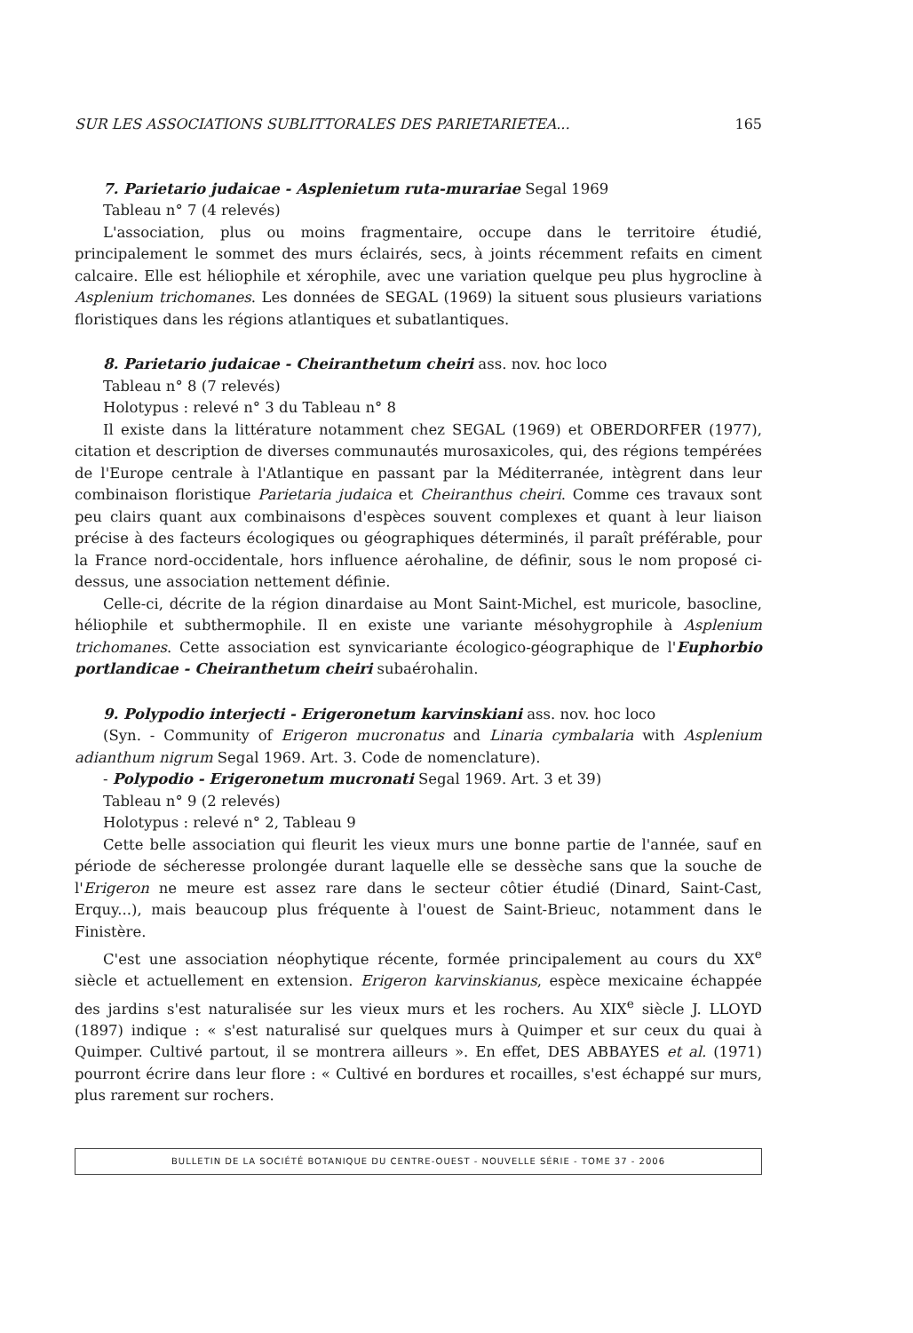SUR LES ASSOCIATIONS SUBLITTORALES DES PARIETARIETEA... 165
7. Parietario judaicae - Asplenietum ruta-murariae Segal 1969
Tableau n° 7 (4 relevés)
L'association, plus ou moins fragmentaire, occupe dans le territoire étudié, principalement le sommet des murs éclairés, secs, à joints récemment refaits en ciment calcaire. Elle est héliophile et xérophile, avec une variation quelque peu plus hygrocline à Asplenium trichomanes. Les données de SEGAL (1969) la situent sous plusieurs variations floristiques dans les régions atlantiques et subatlantiques.
8. Parietario judaicae - Cheiranthetum cheiri ass. nov. hoc loco
Tableau n° 8 (7 relevés)
Holotypus : relevé n° 3 du Tableau n° 8
Il existe dans la littérature notamment chez SEGAL (1969) et OBERDORFER (1977), citation et description de diverses communautés murosaxicoles, qui, des régions tempérées de l'Europe centrale à l'Atlantique en passant par la Méditerranée, intègrent dans leur combinaison floristique Parietaria judaica et Cheiranthus cheiri. Comme ces travaux sont peu clairs quant aux combinaisons d'espèces souvent complexes et quant à leur liaison précise à des facteurs écologiques ou géographiques déterminés, il paraît préférable, pour la France nord-occidentale, hors influence aérohaline, de définir, sous le nom proposé ci-dessus, une association nettement définie.
Celle-ci, décrite de la région dinardaise au Mont Saint-Michel, est muricole, basocline, héliophile et subthermophile. Il en existe une variante mésohygrophile à Asplenium trichomanes. Cette association est synvicariante écologico-géographique de l'Euphorbio portlandicae - Cheiranthetum cheiri subaérohalin.
9. Polypodio interjecti - Erigeronetum karvinskiani ass. nov. hoc loco
(Syn. - Community of Erigeron mucronatus and Linaria cymbalaria with Asplenium adianthum nigrum Segal 1969. Art. 3. Code de nomenclature).
- Polypodio - Erigeronetum mucronati Segal 1969. Art. 3 et 39)
Tableau n° 9 (2 relevés)
Holotypus : relevé n° 2, Tableau 9
Cette belle association qui fleurit les vieux murs une bonne partie de l'année, sauf en période de sécheresse prolongée durant laquelle elle se dessèche sans que la souche de l'Erigeron ne meure est assez rare dans le secteur côtier étudié (Dinard, Saint-Cast, Erquy...), mais beaucoup plus fréquente à l'ouest de Saint-Brieuc, notamment dans le Finistère.
C'est une association néophytique récente, formée principalement au cours du XX<sup>e</sup> siècle et actuellement en extension. Erigeron karvinskianus, espèce mexicaine échappée des jardins s'est naturalisée sur les vieux murs et les rochers. Au XIX<sup>e</sup> siècle J. LLOYD (1897) indique : « s'est naturalisé sur quelques murs à Quimper et sur ceux du quai à Quimper. Cultivé partout, il se montrera ailleurs ». En effet, DES ABBAYES et al. (1971) pourront écrire dans leur flore : « Cultivé en bordures et rocailles, s'est échappé sur murs, plus rarement sur rochers.
BULLETIN DE LA SOCIÉTÉ BOTANIQUE DU CENTRE-OUEST - NOUVELLE SÉRIE - TOME 37 - 2006